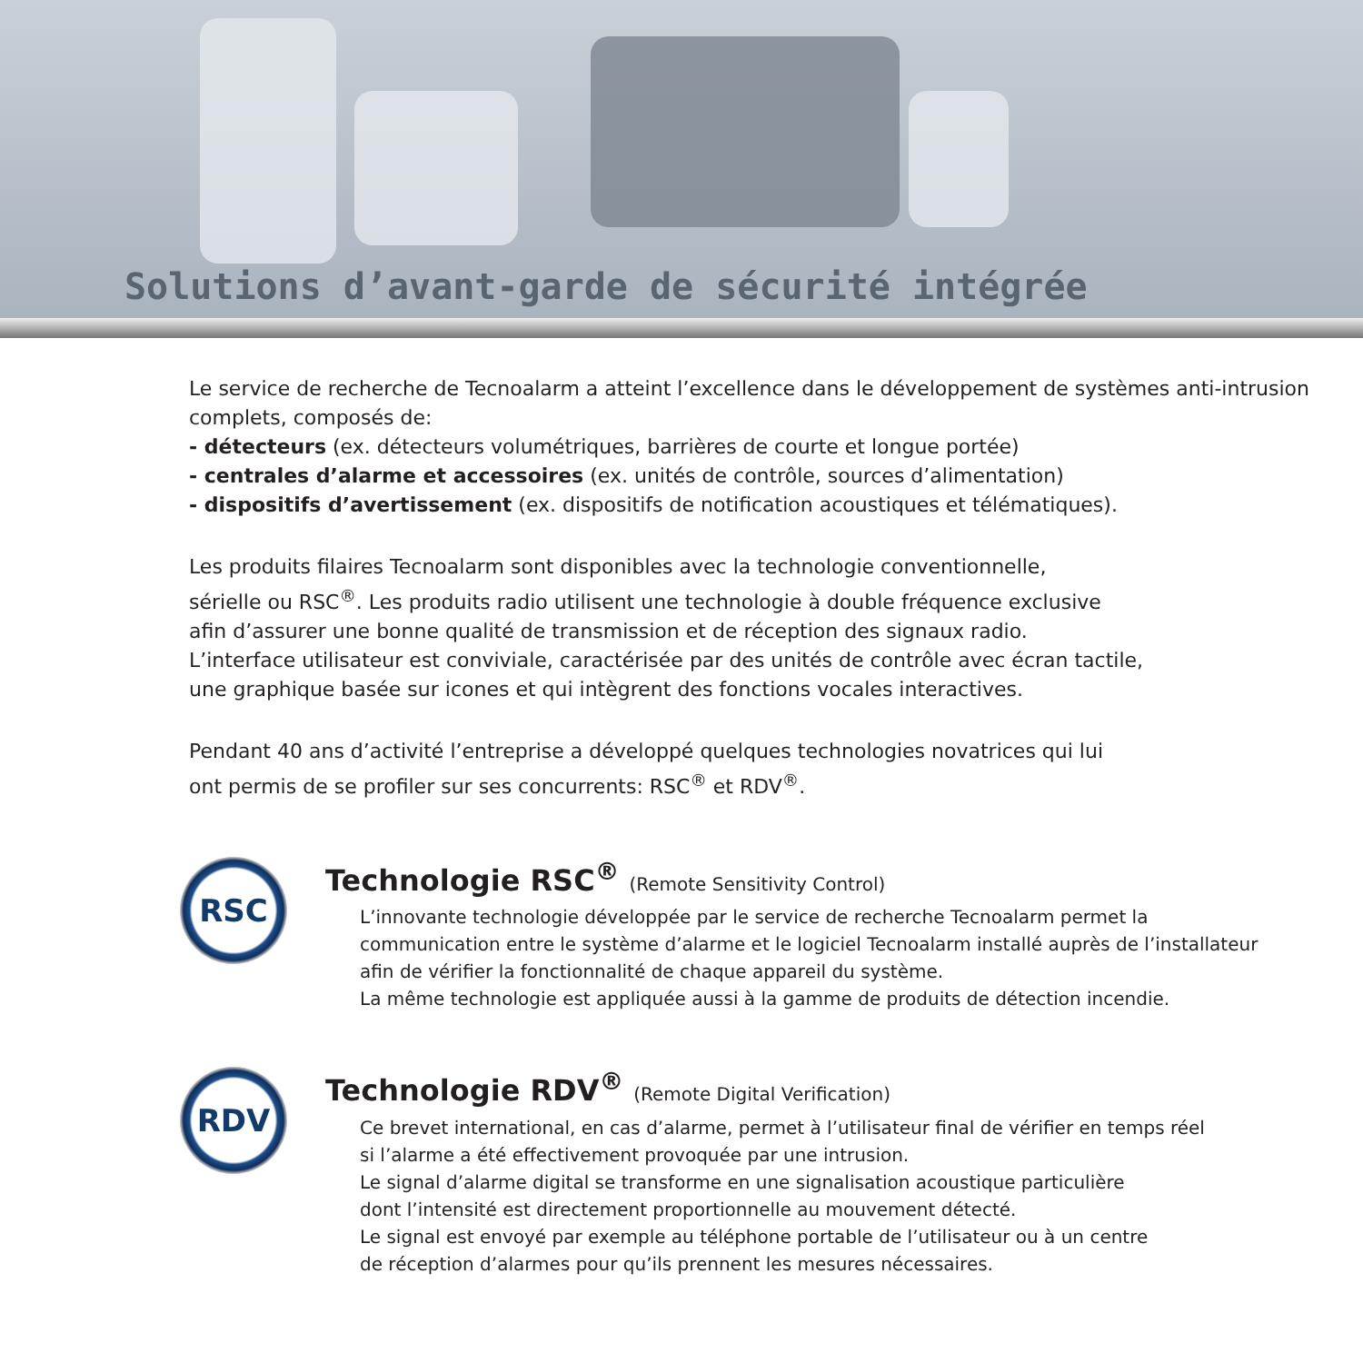Solutions d’avant-garde de sécurité intégrée
Le service de recherche de Tecnoalarm a atteint l’excellence dans le développement de systèmes anti-intrusion complets, composés de:
- détecteurs (ex. détecteurs volumétriques, barrières de courte et longue portée)
- centrales d’alarme et accessoires (ex. unités de contrôle, sources d’alimentation)
- dispositifs d’avertissement (ex. dispositifs de notification acoustiques et télématiques).
Les produits filaires Tecnoalarm sont disponibles avec la technologie conventionnelle,
sérielle ou RSC<sup>®</sup>. Les produits radio utilisent une technologie à double fréquence exclusive
afin d’assurer une bonne qualité de transmission et de réception des signaux radio.
L’interface utilisateur est conviviale, caractérisée par des unités de contrôle avec écran tactile,
une graphique basée sur icones et qui intègrent des fonctions vocales interactives.
Pendant 40 ans d’activité l’entreprise a développé quelques technologies novatrices qui lui
ont permis de se profiler sur ses concurrents: RSC<sup>®</sup> et RDV<sup>®</sup>.
RSC
Technologie RSC<sup>®</sup> (Remote Sensitivity Control)
L’innovante technologie développée par le service de recherche Tecnoalarm permet la
communication entre le système d’alarme et le logiciel Tecnoalarm installé auprès de l’installateur
afin de vérifier la fonctionnalité de chaque appareil du système.
La même technologie est appliquée aussi à la gamme de produits de détection incendie.
RDV
Technologie RDV<sup>®</sup> (Remote Digital Verification)
Ce brevet international, en cas d’alarme, permet à l’utilisateur final de vérifier en temps réel
si l’alarme a été effectivement provoquée par une intrusion.
Le signal d’alarme digital se transforme en une signalisation acoustique particulière
dont l’intensité est directement proportionnelle au mouvement détecté.
Le signal est envoyé par exemple au téléphone portable de l’utilisateur ou à un centre
de réception d’alarmes pour qu’ils prennent les mesures nécessaires.